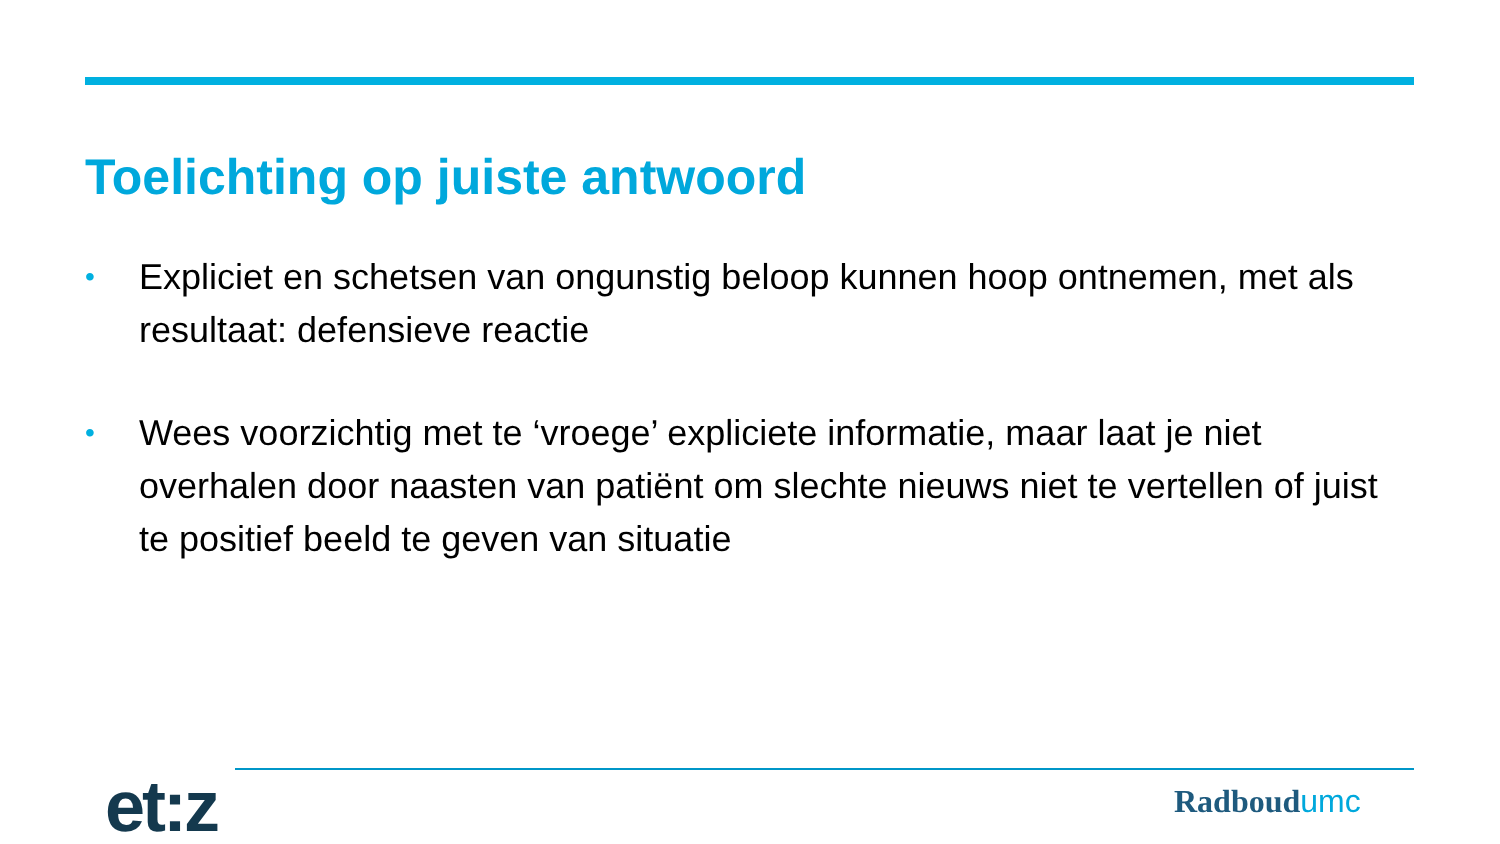Toelichting op juiste antwoord
• Expliciet en schetsen van ongunstig beloop kunnen hoop ontnemen, met als resultaat: defensieve reactie
• Wees voorzichtig met te ‘vroege’ expliciete informatie, maar laat je niet overhalen door naasten van patiënt om slechte nieuws niet te vertellen of juist te positief beeld te geven van situatie
et:z Radboudumc